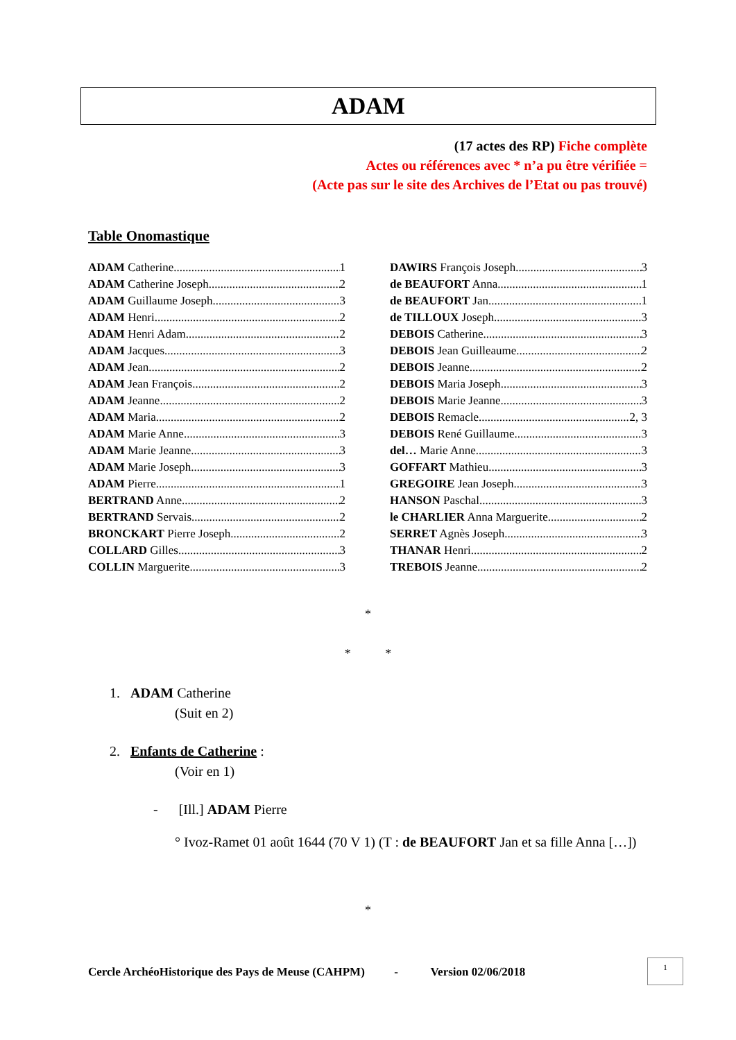ADAM
(17 actes des RP) Fiche complète
Actes ou références avec * n’a pu être vérifiée =
(Acte pas sur le site des Archives de l’Etat ou pas trouvé)
Table Onomastique
ADAM Catherine 1
ADAM Catherine Joseph 2
ADAM Guillaume Joseph 3
ADAM Henri 2
ADAM Henri Adam 2
ADAM Jacques 3
ADAM Jean 2
ADAM Jean François 2
ADAM Jeanne 2
ADAM Maria 2
ADAM Marie Anne 3
ADAM Marie Jeanne 3
ADAM Marie Joseph 3
ADAM Pierre 1
BERTRAND Anne 2
BERTRAND Servais 2
BRONCKART Pierre Joseph 2
COLLARD Gilles 3
COLLIN Marguerite 3
DAWIRS François Joseph 3
de BEAUFORT Anna 1
de BEAUFORT Jan 1
de TILLOUX Joseph 3
DEBOIS Catherine 3
DEBOIS Jean Guilleaume 2
DEBOIS Jeanne 2
DEBOIS Maria Joseph 3
DEBOIS Marie Jeanne 3
DEBOIS Remacle 2, 3
DEBOIS René Guillaume 3
del… Marie Anne 3
GOFFART Mathieu 3
GREGOIRE Jean Joseph 3
HANSON Paschal 3
le CHARLIER Anna Marguerite 2
SERRET Agnès Joseph 3
THANAR Henri 2
TREBOIS Jeanne 2
*
* *
1. ADAM Catherine
(Suit en 2)
2. Enfants de Catherine :
(Voir en 1)
- [Ill.] ADAM Pierre
° Ivoz-Ramet 01 août 1644 (70 V 1) (T : de BEAUFORT Jan et sa fille Anna […])
*
Cercle ArchéoHistorique des Pays de Meuse (CAHPM) - Version 02/06/2018
1